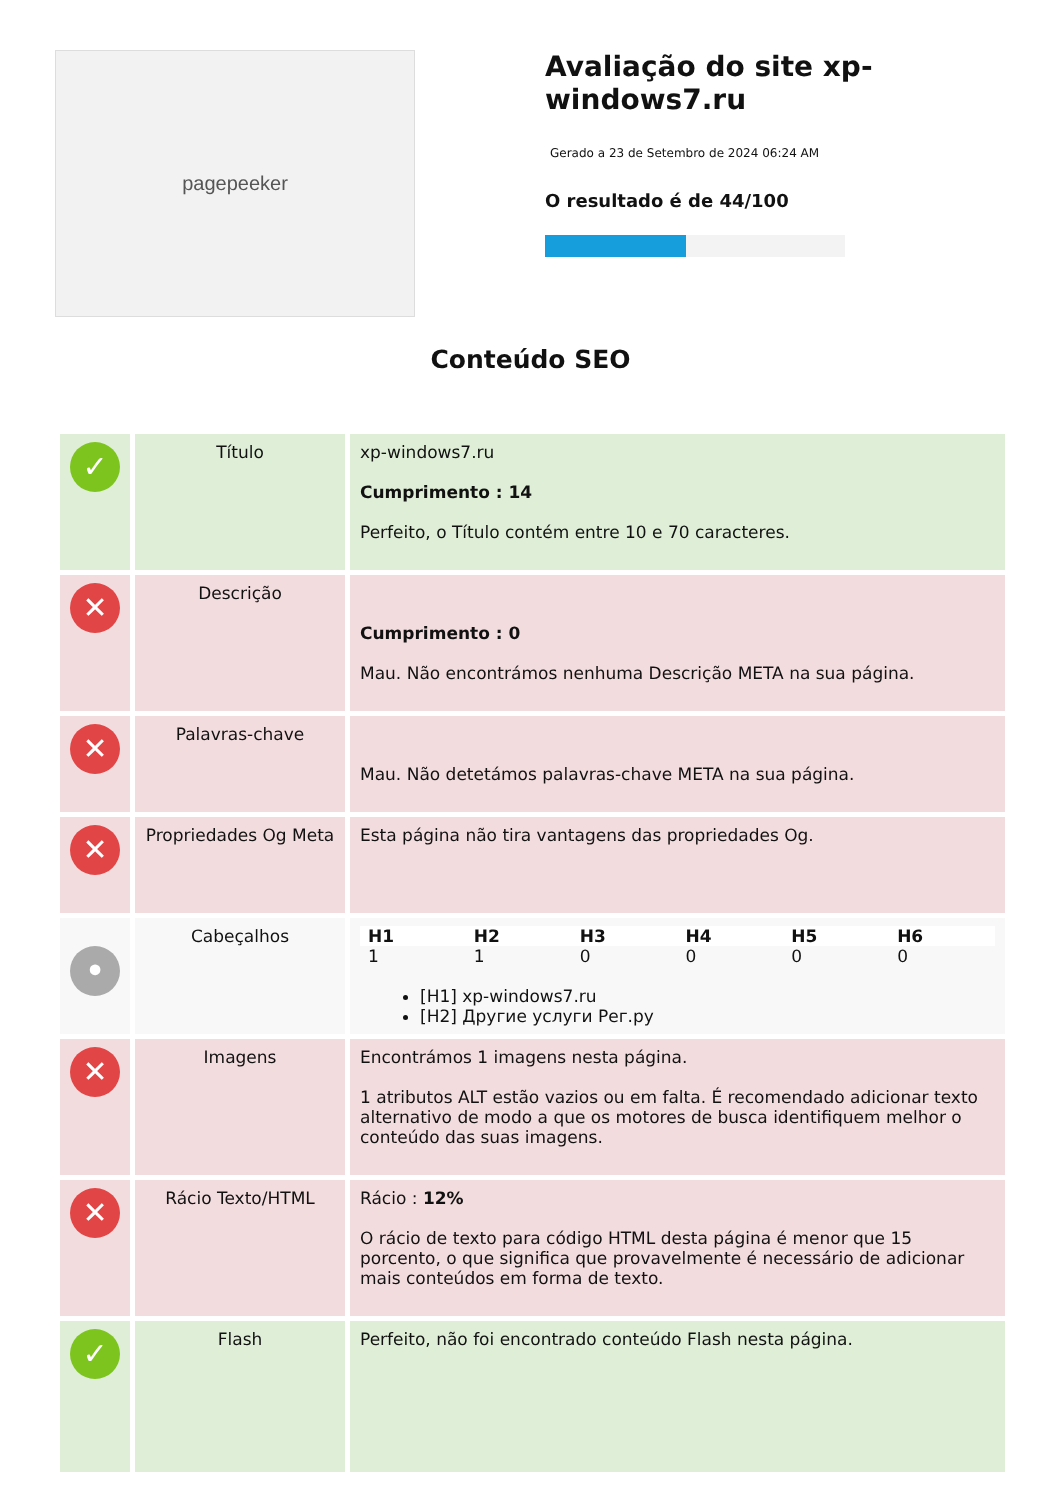pagepeeker
Avaliação do site xp-windows7.ru
Gerado a 23 de Setembro de 2024 06:24 AM
O resultado é de 44/100
Conteúdo SEO
| ✓ | Título | xp-windows7.ru Cumprimento : 14 Perfeito, o Título contém entre 10 e 70 caracteres. |
| ✕ | Descrição | Cumprimento : 0 Mau. Não encontrámos nenhuma Descrição META na sua página. |
| ✕ | Palavras-chave | Mau. Não detetámos palavras-chave META na sua página. |
| ✕ | Propriedades Og Meta | Esta página não tira vantagens das propriedades Og. |
| • | Cabeçalhos | / H1 / H2 / H3 / H4 / H5 / H6 / / --- / --- / --- / --- / --- / --- / / 1 / 1 / 0 / 0 / 0 / 0 / [H1] xp-windows7.ru [H2] Другие услуги Рег.ру |
| ✕ | Imagens | Encontrámos 1 imagens nesta página. 1 atributos ALT estão vazios ou em falta. É recomendado adicionar texto alternativo de modo a que os motores de busca identifiquem melhor o conteúdo das suas imagens. |
| ✕ | Rácio Texto/HTML | Rácio : 12% O rácio de texto para código HTML desta página é menor que 15 porcento, o que significa que provavelmente é necessário de adicionar mais conteúdos em forma de texto. |
| ✓ | Flash | Perfeito, não foi encontrado conteúdo Flash nesta página. |